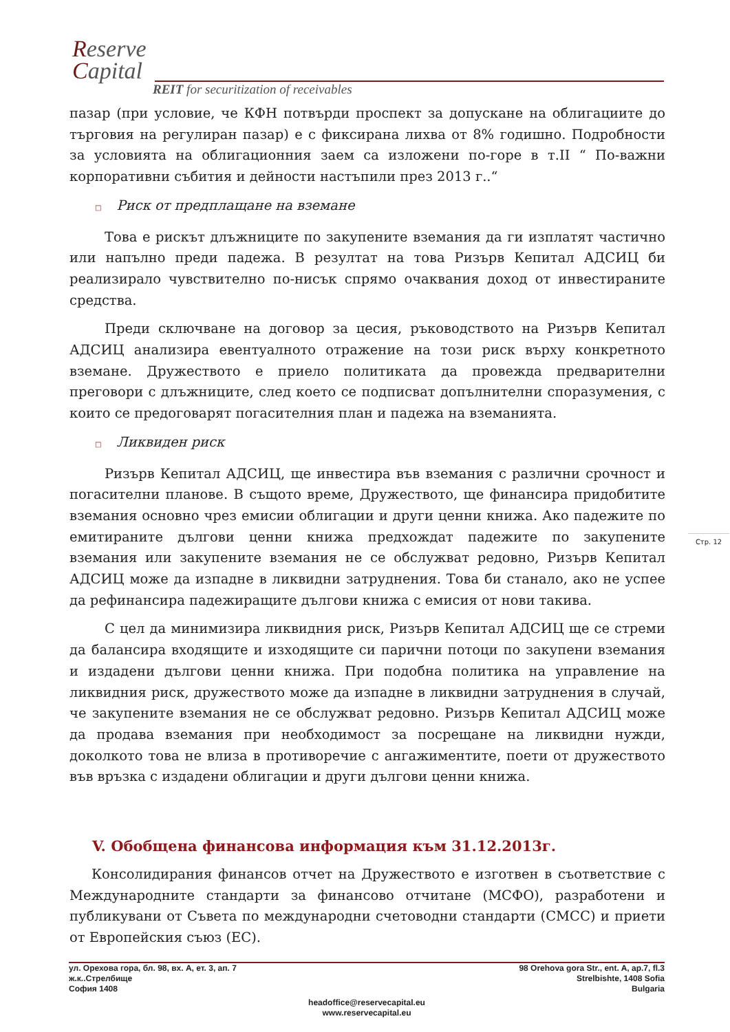Reserve
Capital
REIT for securitization of receivables
пазар (при условие, че КФН потвърди проспект за допускане на облигациите до търговия на регулиран пазар) е с фиксирана лихва от 8% годишно. Подробности за условията на облигационния заем са изложени по-горе в т.II “ По-важни корпоративни събития и дейности настъпили през 2013 г..“
□ Риск от предплащане на вземане
Това е рискът длъжниците по закупените вземания да ги изплатят частично или напълно преди падежа. В резултат на това Ризърв Кепитал АДСИЦ би реализирало чувствително по-нисък спрямо очаквания доход от инвестираните средства.
Преди сключване на договор за цесия, ръководството на Ризърв Кепитал АДСИЦ анализира евентуалното отражение на този риск върху конкретното вземане. Дружеството е приело политиката да провежда предварителни преговори с длъжниците, след което се подписват допълнителни споразумения, с които се предоговарят погасителния план и падежа на вземанията.
□ Ликвиден риск
Ризърв Кепитал АДСИЦ, ще инвестира във вземания с различни срочност и погасителни планове. В същото време, Дружеството, ще финансира придобитите вземания основно чрез емисии облигации и други ценни книжа. Ако падежите по емитираните дългови ценни книжа предхождат падежите по закупените вземания или закупените вземания не се обслужват редовно, Ризърв Кепитал АДСИЦ може да изпадне в ликвидни затруднения. Това би станало, ако не успее да рефинансира падежиращите дългови книжа с емисия от нови такива.
С цел да минимизира ликвидния риск, Ризърв Кепитал АДСИЦ ще се стреми да балансира входящите и изходящите си парични потоци по закупени вземания и издадени дългови ценни книжа. При подобна политика на управление на ликвидния риск, дружеството може да изпадне в ликвидни затруднения в случай, че закупените вземания не се обслужват редовно. Ризърв Кепитал АДСИЦ може да продава вземания при необходимост за посрещане на ликвидни нужди, доколкото това не влиза в противоречие с ангажиментите, поети от дружеството във връзка с издадени облигации и други дългови ценни книжа.
V. Обобщена финансова информация към 31.12.2013г.
Консолидирания финансов отчет на Дружеството е изготвен в съответствие с Международните стандарти за финансово отчитане (МСФО), разработени и публикувани от Съвета по международни счетоводни стандарти (СМСС) и приети от Европейския съюз (ЕС).
Стр. 12
ул. Орехова гора, бл. 98, вх. А, ет. 3, ап. 7
ж.к..Стрелбище
София 1408
98 Orehova gora Str., ent. A, ap.7, fl.3
Strelbishte, 1408 Sofia
Bulgaria
headoffice@reservecapital.eu
www.reservecapital.eu